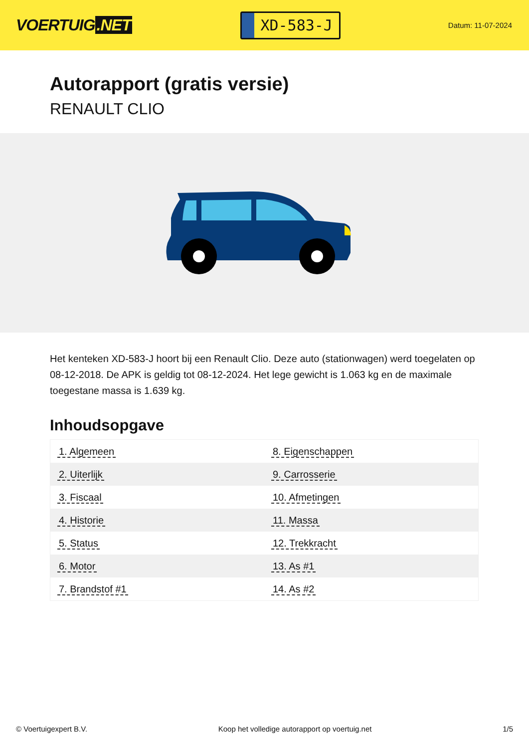VOERTUIG.NET
XD-583-J
Datum: 11-07-2024
Autorapport (gratis versie)
RENAULT CLIO
Het kenteken XD-583-J hoort bij een Renault Clio. Deze auto (stationwagen) werd toegelaten op 08-12-2018. De APK is geldig tot 08-12-2024. Het lege gewicht is 1.063 kg en de maximale toegestane massa is 1.639 kg.
Inhoudsopgave
| 1. Algemeen | 8. Eigenschappen |
| 2. Uiterlijk | 9. Carrosserie |
| 3. Fiscaal | 10. Afmetingen |
| 4. Historie | 11. Massa |
| 5. Status | 12. Trekkracht |
| 6. Motor | 13. As #1 |
| 7. Brandstof #1 | 14. As #2 |
© Voertuigexpert B.V. Koop het volledige autorapport op voertuig.net 1/5